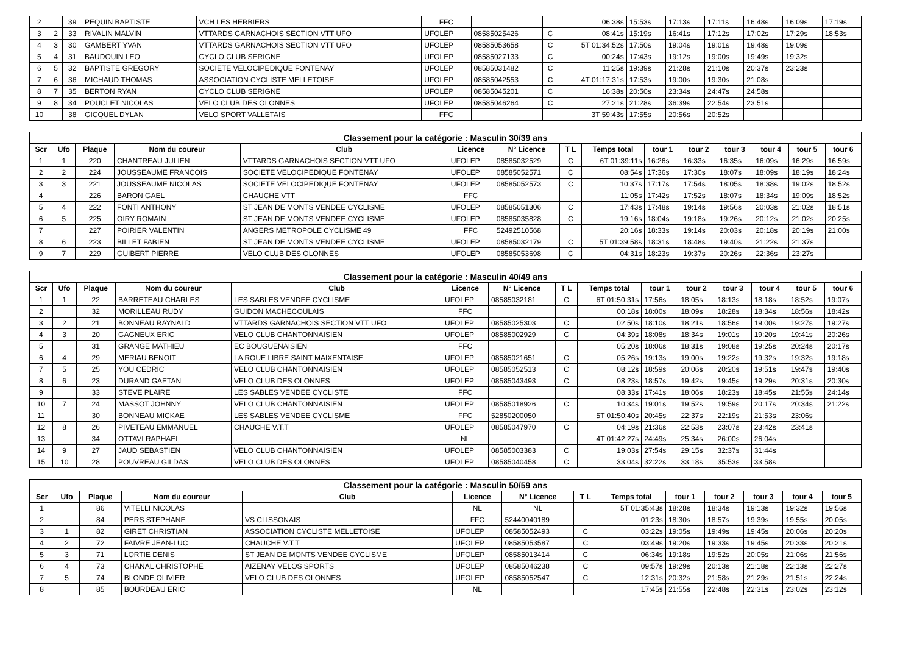| 2 | | 39 | PEQUIN BAPTISTE | VCH LES HERBIERS | FFC | | | 06:38s | 15:53s | 17:13s | 17:11s | 16:48s | 16:09s | 17:19s |
| 3 | 2 | 33 | RIVALIN MALVIN | VTTARDS GARNACHOIS SECTION VTT UFO | UFOLEP | 08585025426 | C | 08:41s | 15:19s | 16:41s | 17:12s | 17:02s | 17:29s | 18:53s |
| 4 | 3 | 30 | GAMBERT YVAN | VTTARDS GARNACHOIS SECTION VTT UFO | UFOLEP | 08585053658 | C | 5T 01:34:52s | 17:50s | 19:04s | 19:01s | 19:48s | 19:09s | |
| 5 | 4 | 31 | BAUDOUIN LEO | CYCLO CLUB SERIGNE | UFOLEP | 08585027133 | C | 00:24s | 17:43s | 19:12s | 19:00s | 19:49s | 19:32s | |
| 6 | 5 | 32 | BAPTISTE GREGORY | SOCIETE VELOCIPEDIQUE FONTENAY | UFOLEP | 08585031482 | C | 11:25s | 19:39s | 21:28s | 21:10s | 20:37s | 23:23s | |
| 7 | 6 | 36 | MICHAUD THOMAS | ASSOCIATION CYCLISTE MELLETOISE | UFOLEP | 08585042553 | C | 4T 01:17:31s | 17:53s | 19:00s | 19:30s | 21:08s | | |
| 8 | 7 | 35 | BERTON RYAN | CYCLO CLUB SERIGNE | UFOLEP | 08585045201 | C | 16:38s | 20:50s | 23:34s | 24:47s | 24:58s | | |
| 9 | 8 | 34 | POUCLET NICOLAS | VELO CLUB DES OLONNES | UFOLEP | 08585046264 | C | 27:21s | 21:28s | 36:39s | 22:54s | 23:51s | | |
| 10 | | 38 | GICQUEL DYLAN | VELO SPORT VALLETAIS | FFC | | | 3T 59:43s | 17:55s | 20:56s | 20:52s | | | |
| Classement pour la catégorie : Masculin 30/39 ans | | | | | | | | | | | | | | |
| Scr | Ufo | Plaque | Nom du coureur | Club | Licence | N° Licence | T L | Temps total | tour 1 | tour 2 | tour 3 | tour 4 | tour 5 | tour 6 |
| 1 | 1 | 220 | CHANTREAU JULIEN | VTTARDS GARNACHOIS SECTION VTT UFO | UFOLEP | 08585032529 | C | 6T 01:39:11s | 16:26s | 16:33s | 16:35s | 16:09s | 16:29s | 16:59s |
| 2 | 2 | 224 | JOUSSEAUME FRANCOIS | SOCIETE VELOCIPEDIQUE FONTENAY | UFOLEP | 08585052571 | C | 08:54s | 17:36s | 17:30s | 18:07s | 18:09s | 18:19s | 18:24s |
| 3 | 3 | 221 | JOUSSEAUME NICOLAS | SOCIETE VELOCIPEDIQUE FONTENAY | UFOLEP | 08585052573 | C | 10:37s | 17:17s | 17:54s | 18:05s | 18:38s | 19:02s | 18:52s |
| 4 | | 226 | BARON GAEL | CHAUCHE VTT | FFC | | | 11:05s | 17:42s | 17:52s | 18:07s | 18:34s | 19:09s | 18:52s |
| 5 | 4 | 222 | FONTI ANTHONY | ST JEAN DE MONTS VENDEE CYCLISME | UFOLEP | 08585051306 | C | 17:43s | 17:48s | 19:14s | 19:56s | 20:03s | 21:02s | 18:51s |
| 6 | 5 | 225 | OIRY ROMAIN | ST JEAN DE MONTS VENDEE CYCLISME | UFOLEP | 08585035828 | C | 19:16s | 18:04s | 19:18s | 19:26s | 20:12s | 21:02s | 20:25s |
| 7 | | 227 | POIRIER VALENTIN | ANGERS METROPOLE CYCLISME 49 | FFC | 52492510568 | | 20:16s | 18:33s | 19:14s | 20:03s | 20:18s | 20:19s | 21:00s |
| 8 | 6 | 223 | BILLET FABIEN | ST JEAN DE MONTS VENDEE CYCLISME | UFOLEP | 08585032179 | C | 5T 01:39:58s | 18:31s | 18:48s | 19:40s | 21:22s | 21:37s | |
| 9 | 7 | 229 | GUIBERT PIERRE | VELO CLUB DES OLONNES | UFOLEP | 08585053698 | C | 04:31s | 18:23s | 19:37s | 20:26s | 22:36s | 23:27s | |
| Classement pour la catégorie : Masculin 40/49 ans | | | | | | | | | | | | | | |
| Scr | Ufo | Plaque | Nom du coureur | Club | Licence | N° Licence | T L | Temps total | tour 1 | tour 2 | tour 3 | tour 4 | tour 5 | tour 6 |
| 1 | 1 | 22 | BARRETEAU CHARLES | LES SABLES VENDEE CYCLISME | UFOLEP | 08585032181 | C | 6T 01:50:31s | 17:56s | 18:05s | 18:13s | 18:18s | 18:52s | 19:07s |
| 2 | | 32 | MORILLEAU RUDY | GUIDON MACHECOULAIS | FFC | | | 00:18s | 18:00s | 18:09s | 18:28s | 18:34s | 18:56s | 18:42s |
| 3 | 2 | 21 | BONNEAU RAYNALD | VTTARDS GARNACHOIS SECTION VTT UFO | UFOLEP | 08585025303 | C | 02:50s | 18:10s | 18:21s | 18:56s | 19:00s | 19:27s | 19:27s |
| 4 | 3 | 20 | GAGNEUX ERIC | VELO CLUB CHANTONNAISIEN | UFOLEP | 08585002929 | C | 04:39s | 18:08s | 18:34s | 19:01s | 19:20s | 19:41s | 20:26s |
| 5 | | 31 | GRANGE MATHIEU | EC BOUGUENAISIEN | FFC | | | 05:20s | 18:06s | 18:31s | 19:08s | 19:25s | 20:24s | 20:17s |
| 6 | 4 | 29 | MERIAU BENOIT | LA ROUE LIBRE SAINT MAIXENTAISE | UFOLEP | 08585021651 | C | 05:26s | 19:13s | 19:00s | 19:22s | 19:32s | 19:32s | 19:18s |
| 7 | 5 | 25 | YOU CEDRIC | VELO CLUB CHANTONNAISIEN | UFOLEP | 08585052513 | C | 08:12s | 18:59s | 20:06s | 20:20s | 19:51s | 19:47s | 19:40s |
| 8 | 6 | 23 | DURAND GAETAN | VELO CLUB DES OLONNES | UFOLEP | 08585043493 | C | 08:23s | 18:57s | 19:42s | 19:45s | 19:29s | 20:31s | 20:30s |
| 9 | | 33 | STEVE PLAIRE | LES SABLES VENDEE CYCLISTE | FFC | | | 08:33s | 17:41s | 18:06s | 18:23s | 18:45s | 21:55s | 24:14s |
| 10 | 7 | 24 | MASSOT JOHNNY | VELO CLUB CHANTONNAISIEN | UFOLEP | 08585018926 | C | 10:34s | 19:01s | 19:52s | 19:59s | 20:17s | 20:34s | 21:22s |
| 11 | | 30 | BONNEAU MICKAE | LES SABLES VENDEE CYCLISME | FFC | 52850200050 | | 5T 01:50:40s | 20:45s | 22:37s | 22:19s | 21:53s | 23:06s | |
| 12 | 8 | 26 | PIVETEAU EMMANUEL | CHAUCHE V.T.T | UFOLEP | 08585047970 | C | 04:19s | 21:36s | 22:53s | 23:07s | 23:42s | 23:41s | |
| 13 | | 34 | OTTAVI RAPHAEL | | NL | | | 4T 01:42:27s | 24:49s | 25:34s | 26:00s | 26:04s | | |
| 14 | 9 | 27 | JAUD SEBASTIEN | VELO CLUB CHANTONNAISIEN | UFOLEP | 08585003383 | C | 19:03s | 27:54s | 29:15s | 32:37s | 31:44s | | |
| 15 | 10 | 28 | POUVREAU GILDAS | VELO CLUB DES OLONNES | UFOLEP | 08585040458 | C | 33:04s | 32:22s | 33:18s | 35:53s | 33:58s | | |
| Classement pour la catégorie : Masculin 50/59 ans | | | | | | | | | | | | | |
| Scr | Ufo | Plaque | Nom du coureur | Club | Licence | N° Licence | T L | Temps total | tour 1 | tour 2 | tour 3 | tour 4 | tour 5 |
| 1 | | 86 | VITELLI NICOLAS | | NL | NL | | 5T 01:35:43s | 18:28s | 18:34s | 19:13s | 19:32s | 19:56s |
| 2 | | 84 | PERS STEPHANE | VS CLISSONAIS | FFC | 52440040189 | | 01:23s | 18:30s | 18:57s | 19:39s | 19:55s | 20:05s |
| 3 | 1 | 82 | GIRET CHRISTIAN | ASSOCIATION CYCLISTE MELLETOISE | UFOLEP | 08585052493 | C | 03:22s | 19:05s | 19:49s | 19:45s | 20:06s | 20:20s |
| 4 | 2 | 72 | FAIVRE JEAN-LUC | CHAUCHE V.T.T | UFOLEP | 08585053587 | C | 03:49s | 19:20s | 19:33s | 19:45s | 20:33s | 20:21s |
| 5 | 3 | 71 | LORTIE DENIS | ST JEAN DE MONTS VENDEE CYCLISME | UFOLEP | 08585013414 | C | 06:34s | 19:18s | 19:52s | 20:05s | 21:06s | 21:56s |
| 6 | 4 | 73 | CHANAL CHRISTOPHE | AIZENAY VELOS SPORTS | UFOLEP | 08585046238 | C | 09:57s | 19:29s | 20:13s | 21:18s | 22:13s | 22:27s |
| 7 | 5 | 74 | BLONDE OLIVIER | VELO CLUB DES OLONNES | UFOLEP | 08585052547 | C | 12:31s | 20:32s | 21:58s | 21:29s | 21:51s | 22:24s |
| 8 | | 85 | BOURDEAU ERIC | | NL | | | 17:45s | 21:55s | 22:48s | 22:31s | 23:02s | 23:12s |